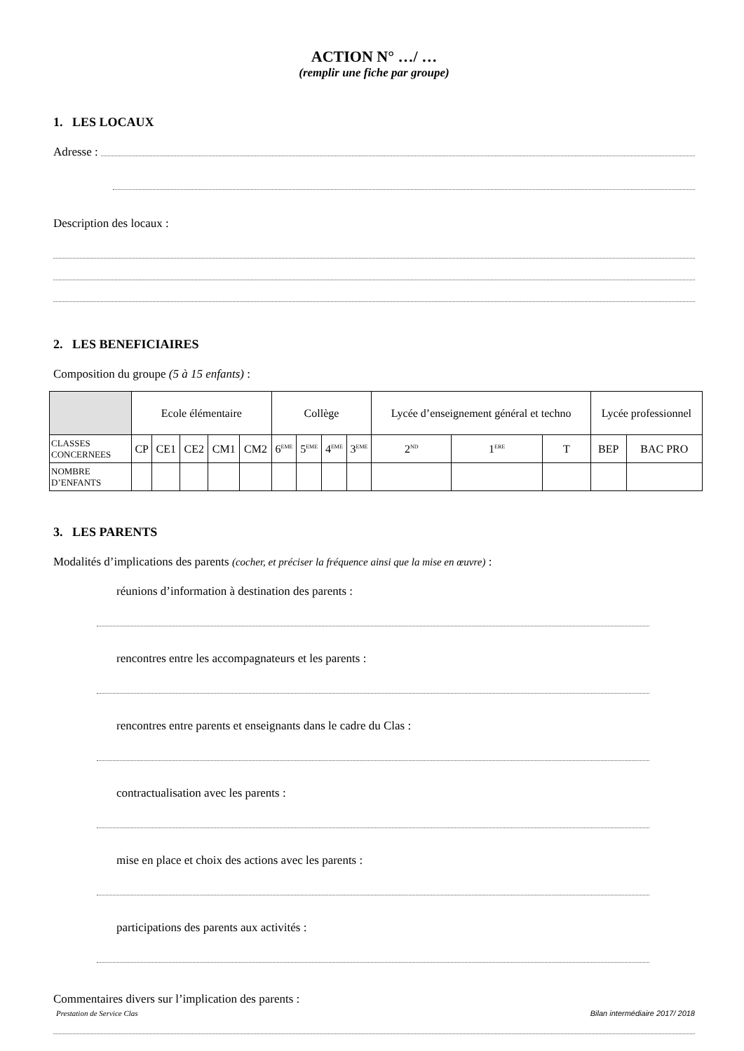ACTION N° …/ …
(remplir une fiche par groupe)
1. LES LOCAUX
Adresse :
Description des locaux :
2. LES BENEFICIAIRES
Composition du groupe (5 à 15 enfants) :
| | Ecole élémentaire | | | | | Collège | | | | Lycée d’enseignement général et techno | | | Lycée professionnel | |
| CLASSES CONCERNEES | CP | CE1 | CE2 | CM1 | CM2 | 6<sup>EME</sup> | 5<sup>EME</sup> | 4<sup>EME</sup> | 3<sup>EME</sup> | 2<sup>ND</sup> | 1<sup>ERE</sup> | T | BEP | BAC PRO |
| NOMBRE D’ENFANTS | | | | | | | | | | | | | | |
3. LES PARENTS
Modalités d’implications des parents (cocher, et préciser la fréquence ainsi que la mise en œuvre) :
réunions d’information à destination des parents :
rencontres entre les accompagnateurs et les parents :
rencontres entre parents et enseignants dans le cadre du Clas :
contractualisation avec les parents :
mise en place et choix des actions avec les parents :
participations des parents aux activités :
Commentaires divers sur l’implication des parents :
Prestation de Service Clas Bilan intermédiaire 2017/ 2018